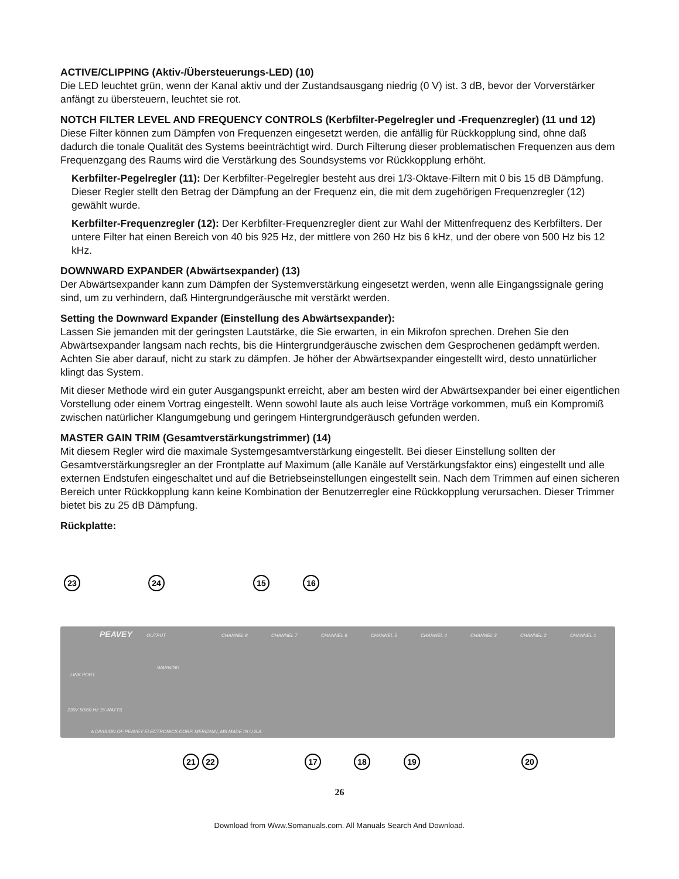ACTIVE/CLIPPING (Aktiv-/Übersteuerungs-LED) (10)
Die LED leuchtet grün, wenn der Kanal aktiv und der Zustandsausgang niedrig (0 V) ist. 3 dB, bevor der Vorverstärker anfängt zu übersteuern, leuchtet sie rot.
NOTCH FILTER LEVEL AND FREQUENCY CONTROLS (Kerbfilter-Pegelregler und -Frequenzregler) (11 und 12)
Diese Filter können zum Dämpfen von Frequenzen eingesetzt werden, die anfällig für Rückkopplung sind, ohne daß dadurch die tonale Qualität des Systems beeinträchtigt wird. Durch Filterung dieser problematischen Frequenzen aus dem Frequenzgang des Raums wird die Verstärkung des Soundsystems vor Rückkopplung erhöht.
Kerbfilter-Pegelregler (11): Der Kerbfilter-Pegelregler besteht aus drei 1/3-Oktave-Filtern mit 0 bis 15 dB Dämpfung. Dieser Regler stellt den Betrag der Dämpfung an der Frequenz ein, die mit dem zugehörigen Frequenzregler (12) gewählt wurde.
Kerbfilter-Frequenzregler (12): Der Kerbfilter-Frequenzregler dient zur Wahl der Mittenfrequenz des Kerbfilters. Der untere Filter hat einen Bereich von 40 bis 925 Hz, der mittlere von 260 Hz bis 6 kHz, und der obere von 500 Hz bis 12 kHz.
DOWNWARD EXPANDER (Abwärtsexpander) (13)
Der Abwärtsexpander kann zum Dämpfen der Systemverstärkung eingesetzt werden, wenn alle Eingangssignale gering sind, um zu verhindern, daß Hintergrundgeräusche mit verstärkt werden.
Setting the Downward Expander (Einstellung des Abwärtsexpander):
Lassen Sie jemanden mit der geringsten Lautstärke, die Sie erwarten, in ein Mikrofon sprechen. Drehen Sie den Abwärtsexpander langsam nach rechts, bis die Hintergrundgeräusche zwischen dem Gesprochenen gedämpft werden. Achten Sie aber darauf, nicht zu stark zu dämpfen. Je höher der Abwärtsexpander eingestellt wird, desto unnatürlicher klingt das System.
Mit dieser Methode wird ein guter Ausgangspunkt erreicht, aber am besten wird der Abwärtsexpander bei einer eigentlichen Vorstellung oder einem Vortrag eingestellt. Wenn sowohl laute als auch leise Vorträge vorkommen, muß ein Kompromiß zwischen natürlicher Klangumgebung und geringem Hintergrundgeräusch gefunden werden.
MASTER GAIN TRIM (Gesamtverstärkungstrimmer) (14)
Mit diesem Regler wird die maximale Systemgesamtverstärkung eingestellt. Bei dieser Einstellung sollten der Gesamtverstärkungsregler an der Frontplatte auf Maximum (alle Kanäle auf Verstärkungsfaktor eins) eingestellt und alle externen Endstufen eingeschaltet und auf die Betriebseinstellungen eingestellt sein. Nach dem Trimmen auf einen sicheren Bereich unter Rückkopplung kann keine Kombination der Benutzerregler eine Rückkopplung verursachen. Dieser Trimmer bietet bis zu 25 dB Dämpfung.
Rückplatte:
23
24
15
16
21
22
17
18
19
20
PEAVEY
OUTPUT
CHANNEL 8
CHANNEL 7
CHANNEL 6
CHANNEL 5
CHANNEL 4
CHANNEL 3
CHANNEL 2
CHANNEL 1
LINK PORT
WARNING
230V 50/60 Hz 15 WATTS
A DIVISION OF PEAVEY ELECTRONICS CORP. MERIDIAN, MS MADE IN U.S.A.
26
Download from Www.Somanuals.com. All Manuals Search And Download.